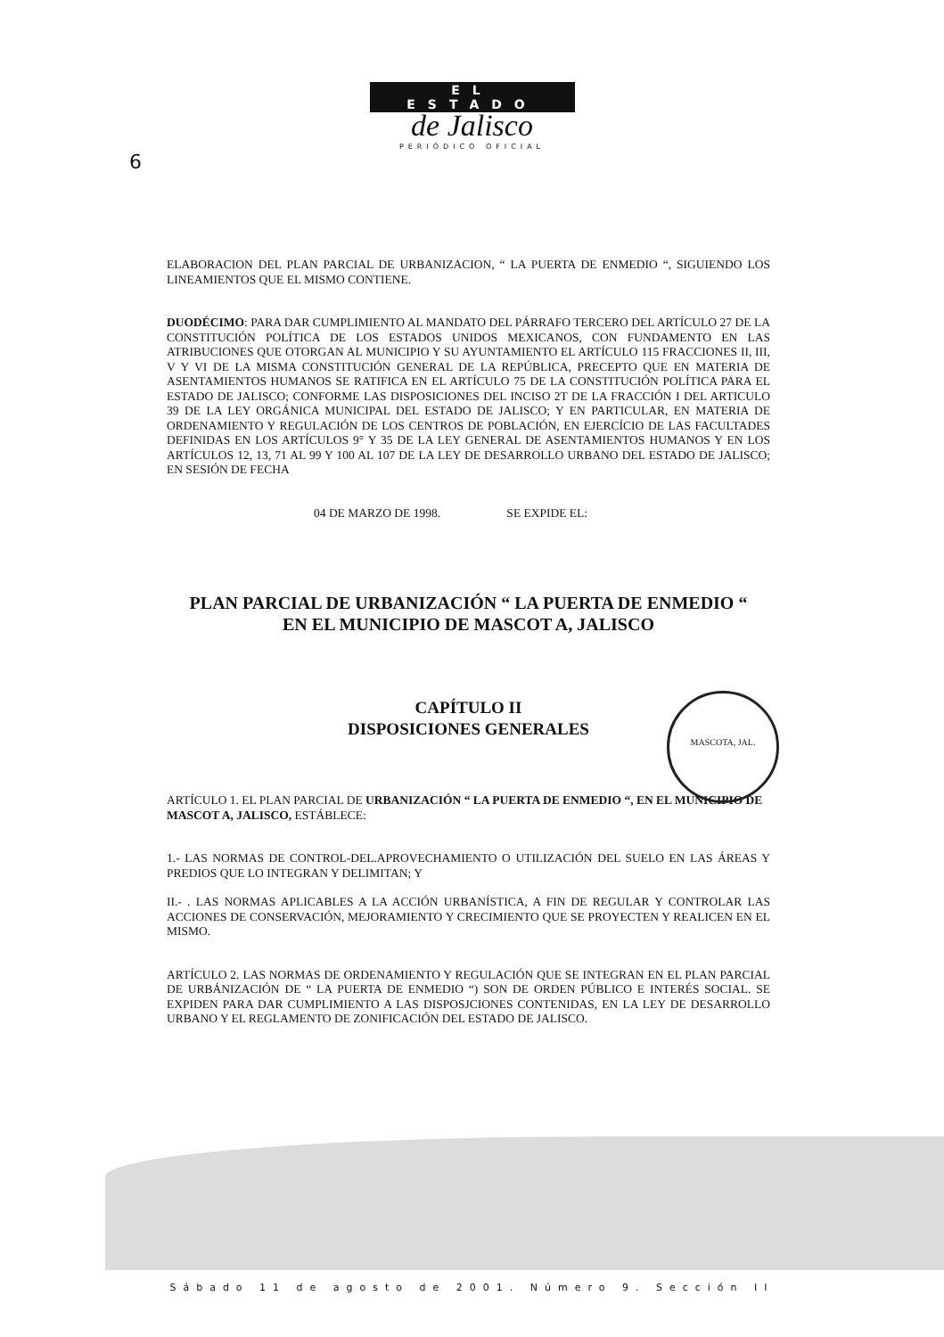MASCOTA, JAL.
EL ESTADO
de Jalisco
PERIÓDICO OFICIAL
6
ELABORACION DEL PLAN PARCIAL DE URBANIZACION, “ LA PUERTA DE ENMEDIO “, SIGUIENDO LOS LINEAMIENTOS QUE EL MISMO CONTIENE.
DUODÉCIMO: PARA DAR CUMPLIMIENTO AL MANDATO DEL PÁRRAFO TERCERO DEL ARTÍCULO 27 DE LA CONSTITUCIÓN POLÍTICA DE LOS ESTADOS UNIDOS MEXICANOS, CON FUNDAMENTO EN LAS ATRIBUCIONES QUE OTORGAN AL MUNICIPIO Y SU AYUNTAMIENTO EL ARTÍCULO 115 FRACCIONES II, III, V Y VI DE LA MISMA CONSTITUCIÓN GENERAL DE LA REPÚBLICA, PRECEPTO QUE EN MATERIA DE ASENTAMIENTOS HUMANOS SE RATIFICA EN EL ARTÍCULO 75 DE LA CONSTITUCIÓN POLÍTICA PARA EL ESTADO DE JALISCO; CONFORME LAS DISPOSICIONES DEL INCISO 2T DE LA FRACCIÓN I DEL ARTICULO 39 DE LA LEY ORGÁNICA MUNICIPAL DEL ESTADO DE JALISCO; Y EN PARTICULAR, EN MATERIA DE ORDENAMIENTO Y REGULACIÓN DE LOS CENTROS DE POBLACIÓN, EN EJERCÍCIO DE LAS FACULTADES DEFINIDAS EN LOS ARTÍCULOS 9° Y 35 DE LA LEY GENERAL DE ASENTAMIENTOS HUMANOS Y EN LOS ARTÍCULOS 12, 13, 71 AL 99 Y 100 AL 107 DE LA LEY DE DESARROLLO URBANO DEL ESTADO DE JALISCO; EN SESIÓN DE FECHA
04 DE MARZO DE 1998. SE EXPIDE EL:
PLAN PARCIAL DE URBANIZACIÓN “ LA PUERTA DE ENMEDIO “
EN EL MUNICIPIO DE MASCOT A, JALISCO
CAPÍTULO II
DISPOSICIONES GENERALES
ARTÍCULO 1. EL PLAN PARCIAL DE URBANIZACIÓN “ LA PUERTA DE ENMEDIO “, EN EL MUNICIPIO DE
MASCOT A, JALISCO, ESTÁBLECE:
1.- LAS NORMAS DE CONTROL-DEL.APROVECHAMIENTO O UTILIZACIÓN DEL SUELO EN LAS ÁREAS Y PREDIOS QUE LO INTEGRAN Y DELIMITAN; Y
II.- . LAS NORMAS APLICABLES A LA ACCIÓN URBANÍSTICA, A FIN DE REGULAR Y CONTROLAR LAS ACCIONES DE CONSERVACIÓN, MEJORAMIENTO Y CRECIMIENTO QUE SE PROYECTEN Y REALICEN EN EL MISMO.
ARTÍCULO 2. LAS NORMAS DE ORDENAMIENTO Y REGULACIÓN QUE SE INTEGRAN EN EL PLAN PARCIAL DE URBÁNIZACIÓN DE “ LA PUERTA DE ENMEDIO “) SON DE ORDEN PÚBLICO E INTERÉS SOCIAL. SE EXPIDEN PARA DAR CUMPLIMIENTO A LAS DISPOSJCIONES CONTENIDAS, EN LA LEY DE DESARROLLO URBANO Y EL REGLAMENTO DE ZONIFICACIÓN DEL ESTADO DE JALISCO.
Sábado 11 de agosto de 2001. Número 9. Sección II